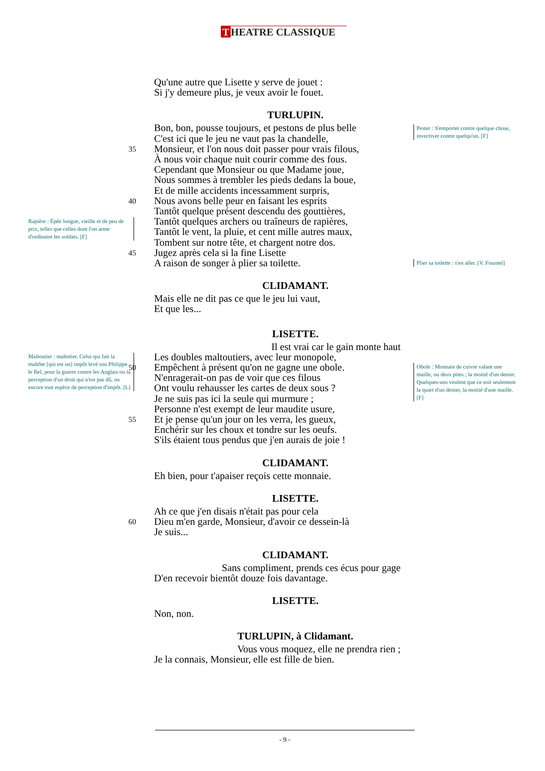T HEATRE CLASSIQUE
Qu'une autre que Lisette y serve de jouet :
Si j'y demeure plus, je veux avoir le fouet.
TURLUPIN.
Bon, bon, pousse toujours, et pestons de plus belle
C'est ici que le jeu ne vaut pas la chandelle,
35
Monsieur, et l'on nous doit passer pour vrais filous,
À nous voir chaque nuit courir comme des fous.
Cependant que Monsieur ou que Madame joue,
Nous sommes à trembler les pieds dedans la boue,
Et de mille accidents incessamment surpris,
40
Nous avons belle peur en faisant les esprits
Tantôt quelque présent descendu des gouttières,
Tantôt quelques archers ou traîneurs de rapières,
Tantôt le vent, la pluie, et cent mille autres maux,
Tombent sur notre tête, et chargent notre dos.
45
Jugez après cela si la fine Lisette
A raison de songer à plier sa toilette.
CLIDAMANT.
Mais elle ne dit pas ce que le jeu lui vaut,
Et que les...
LISETTE.
Il est vrai car le gain monte haut
Les doubles maltoutiers, avec leur monopole,
50
Empêchent à présent qu'on ne gagne une obole.
N'enragerait-on pas de voir que ces filous
Ont voulu rehausser les cartes de deux sous ?
Je ne suis pas ici la seule qui murmure ;
Personne n'est exempt de leur maudite usure,
55
Et je pense qu'un jour on les verra, les gueux,
Enchérir sur les choux et tondre sur les oeufs.
S'ils étaient tous pendus que j'en aurais de joie !
CLIDAMANT.
Eh bien, pour t'apaiser reçois cette monnaie.
LISETTE.
Ah ce que j'en disais n'était pas pour cela
60
Dieu m'en garde, Monsieur, d'avoir ce dessein-là
Je suis...
CLIDAMANT.
Sans compliment, prends ces écus pour gage
D'en recevoir bientôt douze fois davantage.
LISETTE.
Non, non.
TURLUPIN, à Clidamant.
Vous vous moquez, elle ne prendra rien ;
Je la connais, Monsieur, elle est fille de bien.
Pester : S'emporter contre quelque chose, invectiver contre quelqu'un. [F]
Rapière : Épée longue, vieille et de peu de prix, telles que celles dont l'on arme d'ordinaire les soldats. [F]
Plier sa toilette : s'en aller. [V. Fournel]
Maltoutier : maltotier. Celui qui fait la maltôte [qui est un] impôt levé sou Philippe le Bel, pour la guerre contre les Anglais ou la perception d'un droit qui n'est pas dû, ou encore tout espèce de perception d'impôt. [L]
Obole : Monnaie de cuivre valant une maille, ou deux pites ; la moitié d'un denier. Quelques-uns veulent que ce soit seulement la quart d'un denier, la moitié d'une maille. [F]
- 9 -